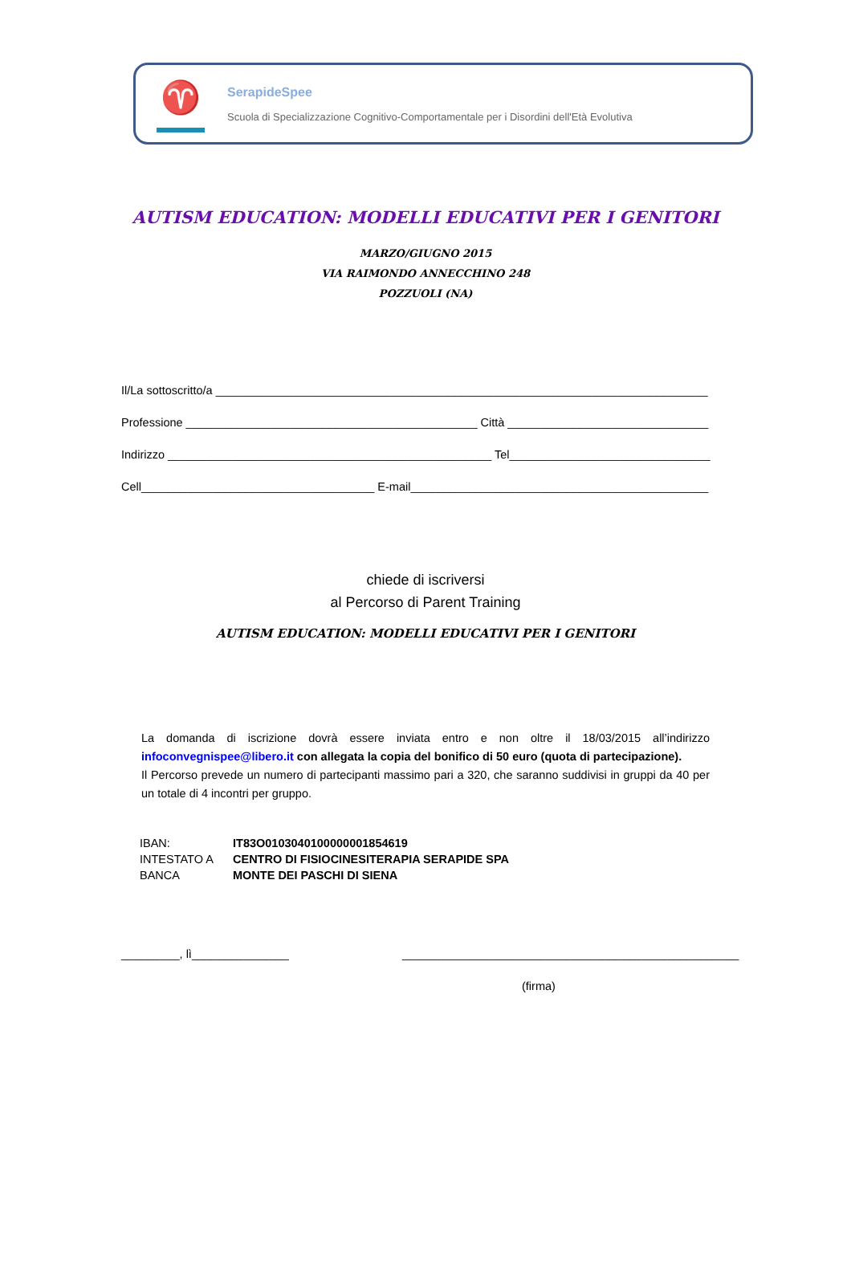♈
SerapideSpee
Scuola di Specializzazione Cognitivo-Comportamentale per i Disordini dell'Età Evolutiva
AUTISM EDUCATION: MODELLI EDUCATIVI PER I GENITORI
MARZO/GIUGNO 2015
VIA RAIMONDO ANNECCHINO 248
POZZUOLI (NA)
Il/La sottoscritto/a ____________________________________________________________________________
Professione _____________________________________________ Città _______________________________
Indirizzo __________________________________________________ Tel_______________________________
Cell____________________________________ E-mail______________________________________________
chiede di iscriversi
al Percorso di Parent Training
AUTISM EDUCATION: MODELLI EDUCATIVI PER I GENITORI
La domanda di iscrizione dovrà essere inviata entro e non oltre il 18/03/2015 all’indirizzo infoconvegnispee@libero.it con allegata la copia del bonifico di 50 euro (quota di partecipazione).
Il Percorso prevede un numero di partecipanti massimo pari a 320, che saranno suddivisi in gruppi da 40 per un totale di 4 incontri per gruppo.
| IBAN: | IT83O0103040100000001854619 |
| INTESTATO A | CENTRO DI FISIOCINESITERAPIA SERAPIDE SPA |
| BANCA | MONTE DEI PASCHI DI SIENA |
_________, lì_______________ ____________________________________________________
(firma)